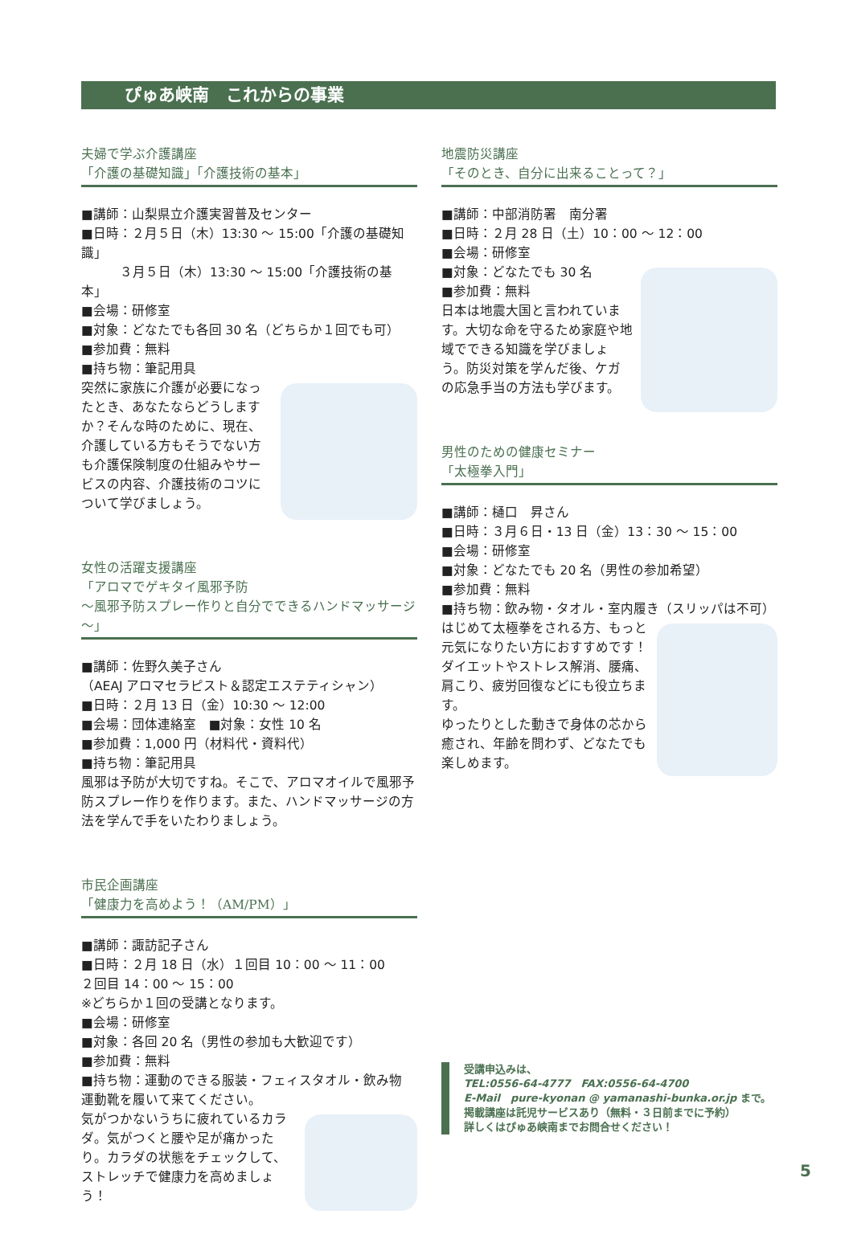ぴゅあ峡南　これからの事業
夫婦で学ぶ介護講座
「介護の基礎知識」「介護技術の基本」
■講師：山梨県立介護実習普及センター
■日時：２月５日（木）13:30 ～ 15:00「介護の基礎知識」
　　　３月５日（木）13:30 ～ 15:00「介護技術の基本」
■会場：研修室
■対象：どなたでも各回 30 名（どちらか１回でも可）
■参加費：無料
■持ち物：筆記用具
突然に家族に介護が必要になったとき、あなたならどうしますか？そんな時のために、現在、介護している方もそうでない方も介護保険制度の仕組みやサービスの内容、介護技術のコツについて学びましょう。
女性の活躍支援講座
「アロマでゲキタイ風邪予防
～風邪予防スプレー作りと自分でできるハンドマッサージ～」
■講師：佐野久美子さん
（AEAJ アロマセラピスト＆認定エステティシャン）
■日時：２月 13 日（金）10:30 ～ 12:00
■会場：団体連絡室　■対象：女性 10 名
■参加費：1,000 円（材料代・資料代）
■持ち物：筆記用具
風邪は予防が大切ですね。そこで、アロマオイルで風邪予防スプレー作りを作ります。また、ハンドマッサージの方法を学んで手をいたわりましょう。
市民企画講座
「健康力を高めよう！（AM/PM）」
■講師：諏訪記子さん
■日時：２月 18 日（水）１回目 10：00 ～ 11：00
２回目 14：00 ～ 15：00
※どちらか１回の受講となります。
■会場：研修室
■対象：各回 20 名（男性の参加も大歓迎です）
■参加費：無料
■持ち物：運動のできる服装・フェィスタオル・飲み物
運動靴を履いて来てください。
気がつかないうちに疲れているカラダ。気がつくと腰や足が痛かったり。カラダの状態をチェックして、ストレッチで健康力を高めましょう！
地震防災講座
「そのとき、自分に出来ることって？」
■講師：中部消防署　南分署
■日時：２月 28 日（土）10：00 ～ 12：00
■会場：研修室
■対象：どなたでも 30 名
■参加費：無料
日本は地震大国と言われています。大切な命を守るため家庭や地域でできる知識を学びましょう。防災対策を学んだ後、ケガの応急手当の方法も学びます。
男性のための健康セミナー
「太極拳入門」
■講師：樋口　昇さん
■日時：３月６日・13 日（金）13：30 ～ 15：00
■会場：研修室
■対象：どなたでも 20 名（男性の参加希望）
■参加費：無料
■持ち物：飲み物・タオル・室内履き（スリッパは不可）
はじめて太極拳をされる方、もっと元気になりたい方におすすめです！
ダイエットやストレス解消、腰痛、肩こり、疲労回復などにも役立ちます。
ゆったりとした動きで身体の芯から癒され、年齢を問わず、どなたでも楽しめます。
受講申込みは、
TEL:0556-64-4777　FAX:0556-64-4700
E-Mail　pure-kyonan @ yamanashi-bunka.or.jp まで。
掲載講座は託児サービスあり（無料・３日前までに予約）
詳しくはぴゅあ峡南までお問合せください！
5